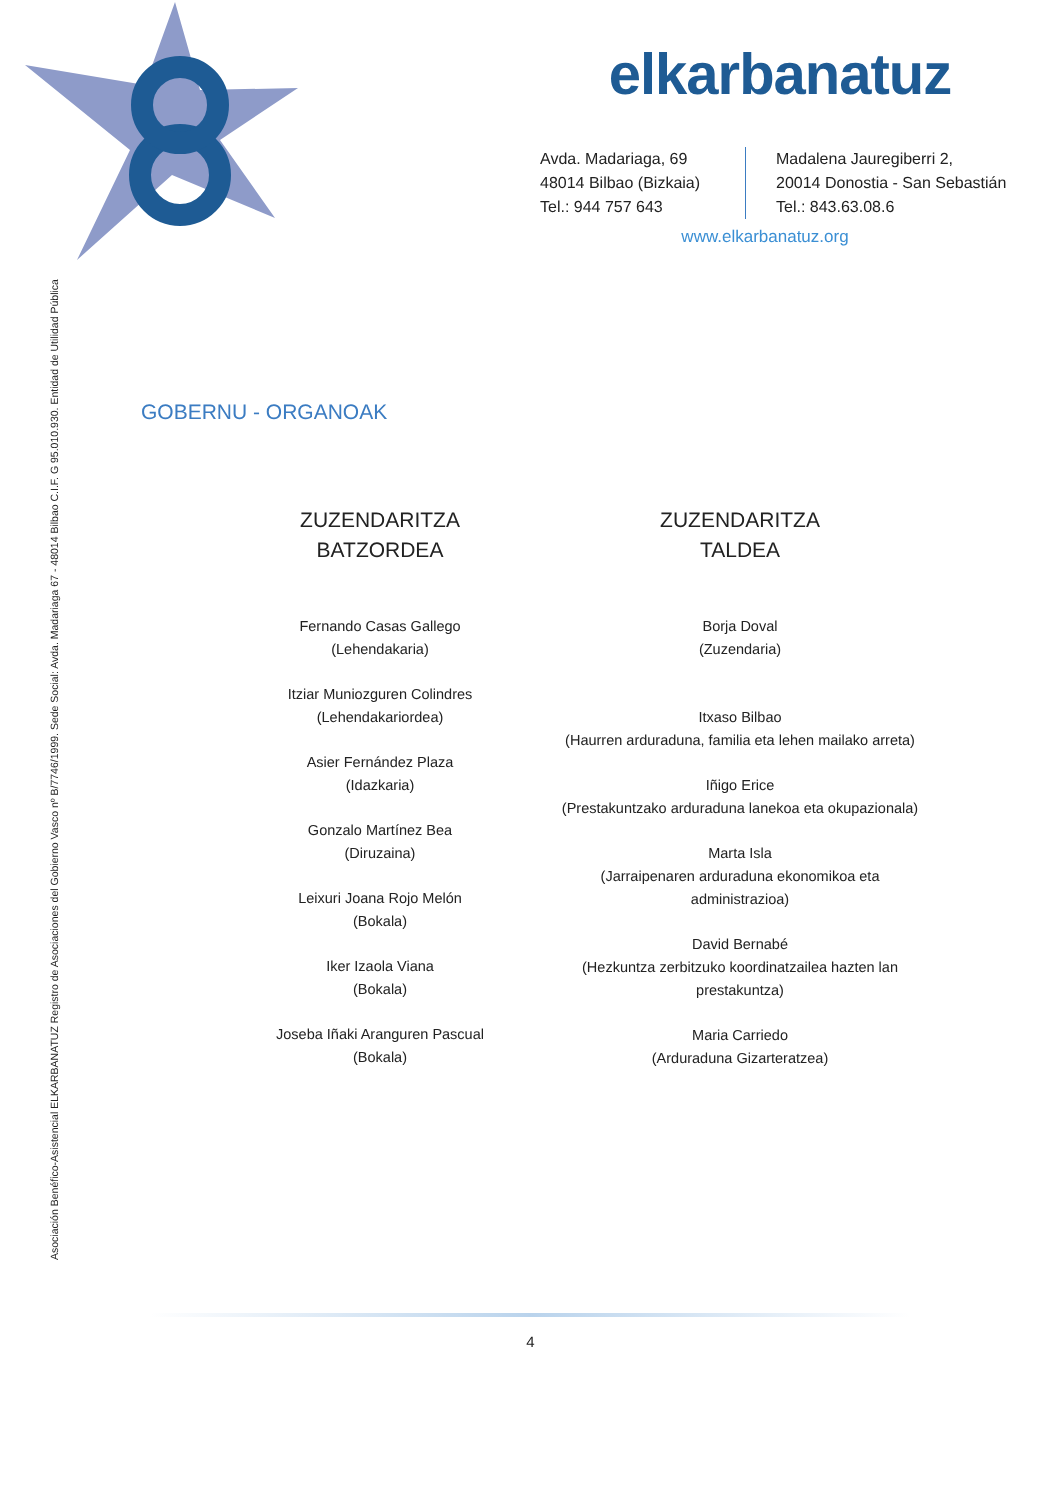elkarbanatuz
Avda. Madariaga, 69
48014 Bilbao (Bizkaia)
Tel.: 944 757 643
Madalena Jauregiberri 2,
20014 Donostia - San Sebastián
Tel.: 843.63.08.6
www.elkarbanatuz.org
Asociación Benéfico-Asistencial ELKARBANATUZ Registro de Asociaciones del Gobierno Vasco nº B/7746/1999. Sede Social: Avda. Madariaga 67 - 48014 Bilbao C.I.F. G 95.010.930. Entidad de Utilidad Pública
GOBERNU - ORGANOAK
ZUZENDARITZA
BATZORDEA
Fernando Casas Gallego
(Lehendakaria)
Itziar Muniozguren Colindres
(Lehendakariordea)
Asier Fernández Plaza
(Idazkaria)
Gonzalo Martínez Bea
(Diruzaina)
Leixuri Joana Rojo Melón
(Bokala)
Iker Izaola Viana
(Bokala)
Joseba Iñaki Aranguren Pascual
(Bokala)
ZUZENDARITZA
TALDEA
Borja Doval
(Zuzendaria)
Itxaso Bilbao
(Haurren arduraduna, familia eta lehen mailako arreta)
Iñigo Erice
(Prestakuntzako arduraduna lanekoa eta okupazionala)
Marta Isla
(Jarraipenaren arduraduna ekonomikoa eta administrazioa)
David Bernabé
(Hezkuntza zerbitzuko koordinatzailea hazten lan prestakuntza)
Maria Carriedo
(Arduraduna Gizarteratzea)
4